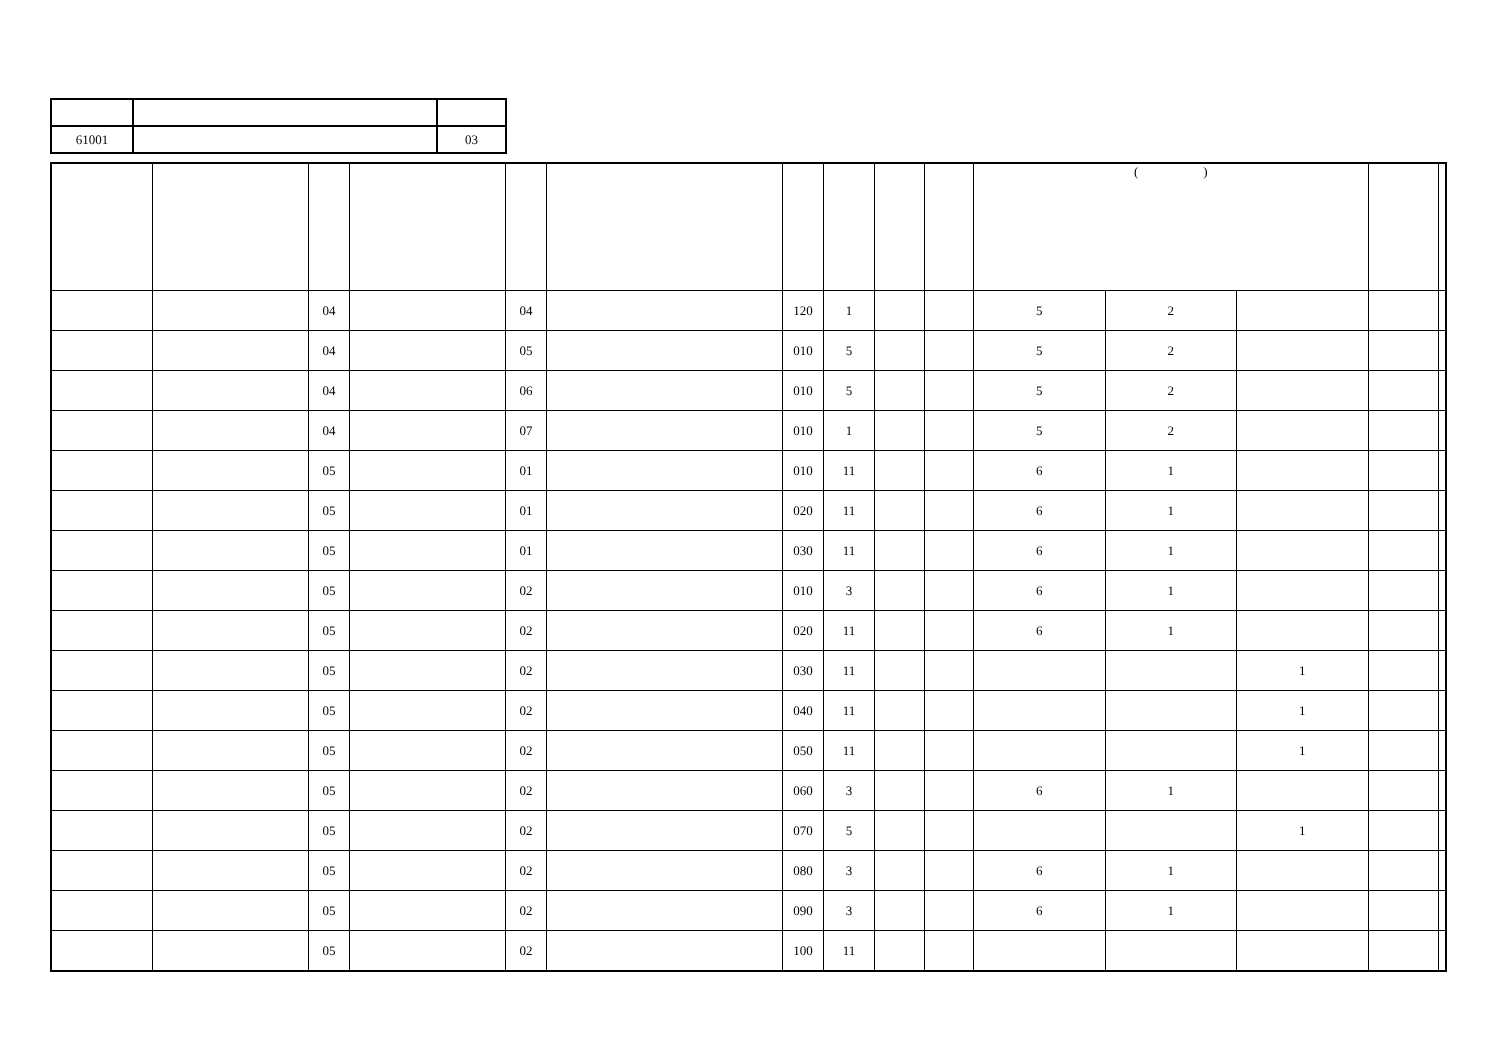| 61001 | | 03 |
| | | | | | | | | | | ( ) | | | | |
| | | 04 | | 04 | | 120 | 1 | | | 5 | 2 | | | |
| | | 04 | | 05 | | 010 | 5 | | | 5 | 2 | | | |
| | | 04 | | 06 | | 010 | 5 | | | 5 | 2 | | | |
| | | 04 | | 07 | | 010 | 1 | | | 5 | 2 | | | |
| | | 05 | | 01 | | 010 | 11 | | | 6 | 1 | | | |
| | | 05 | | 01 | | 020 | 11 | | | 6 | 1 | | | |
| | | 05 | | 01 | | 030 | 11 | | | 6 | 1 | | | |
| | | 05 | | 02 | | 010 | 3 | | | 6 | 1 | | | |
| | | 05 | | 02 | | 020 | 11 | | | 6 | 1 | | | |
| | | 05 | | 02 | | 030 | 11 | | | | | 1 | | |
| | | 05 | | 02 | | 040 | 11 | | | | | 1 | | |
| | | 05 | | 02 | | 050 | 11 | | | | | 1 | | |
| | | 05 | | 02 | | 060 | 3 | | | 6 | 1 | | | |
| | | 05 | | 02 | | 070 | 5 | | | | | 1 | | |
| | | 05 | | 02 | | 080 | 3 | | | 6 | 1 | | | |
| | | 05 | | 02 | | 090 | 3 | | | 6 | 1 | | | |
| | | 05 | | 02 | | 100 | 11 | | | | | | | |